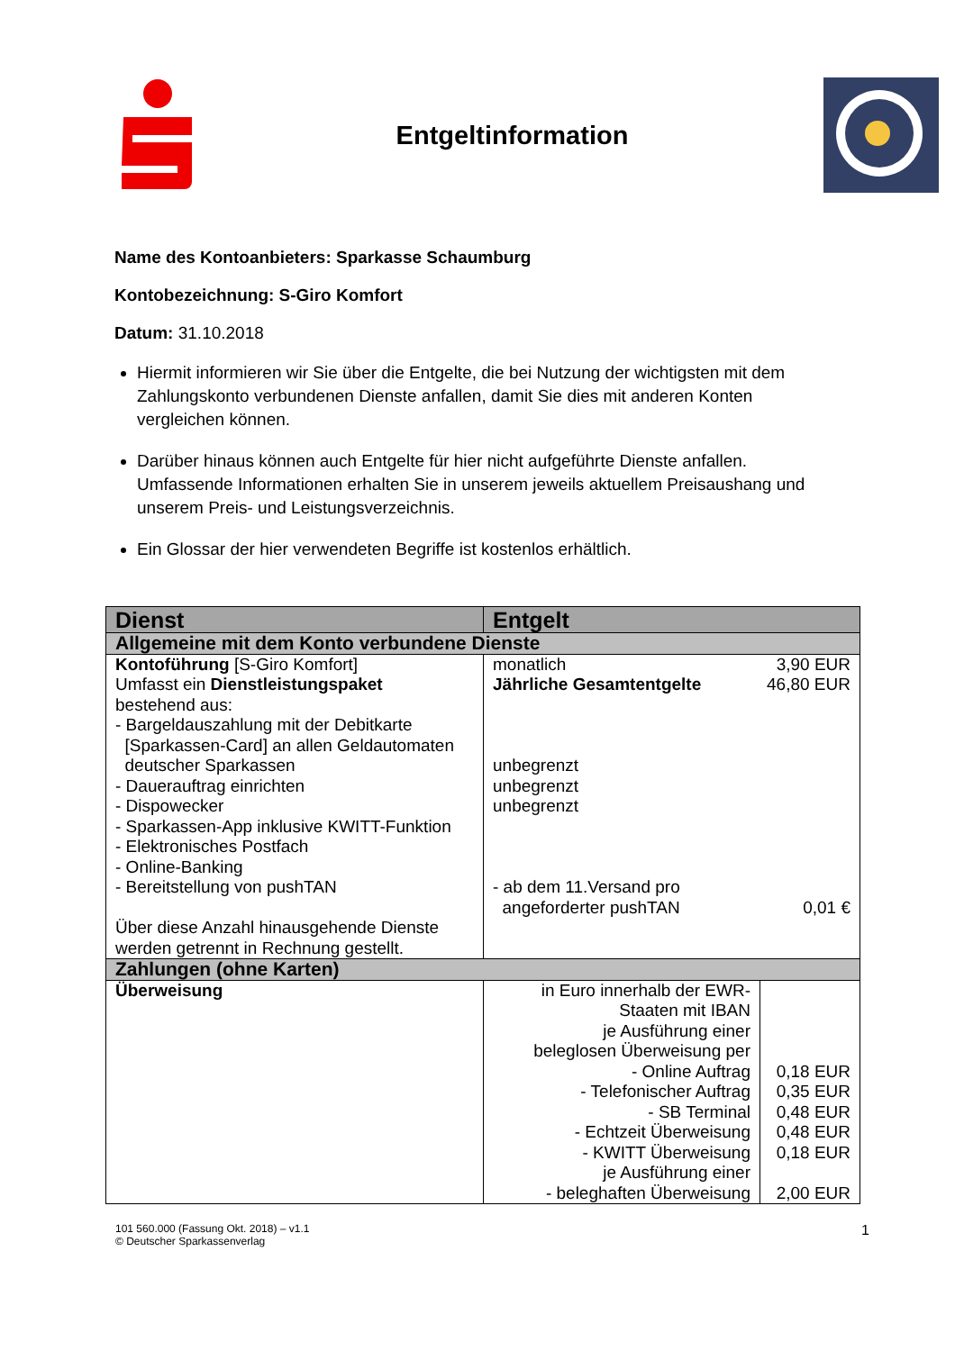Entgeltinformation
Name des Kontoanbieters: Sparkasse Schaumburg
Kontobezeichnung: S-Giro Komfort
Datum: 31.10.2018
Hiermit informieren wir Sie über die Entgelte, die bei Nutzung der wichtigsten mit dem Zahlungskonto verbundenen Dienste anfallen, damit Sie dies mit anderen Konten vergleichen können.
Darüber hinaus können auch Entgelte für hier nicht aufgeführte Dienste anfallen. Umfassende Informationen erhalten Sie in unserem jeweils aktuellem Preisaushang und unserem Preis- und Leistungsverzeichnis.
Ein Glossar der hier verwendeten Begriffe ist kostenlos erhältlich.
| Dienst | Entgelt | |
| --- | --- | --- |
| Allgemeine mit dem Konto verbundene Dienste | | |
| Kontoführung [S-Giro Komfort] Umfasst ein Dienstleistungspaket bestehend aus: - Bargeldauszahlung mit der Debitkarte [Sparkassen-Card] an allen Geldautomaten deutscher Sparkassen - Dauerauftrag einrichten - Dispowecker - Sparkassen-App inklusive KWITT-Funktion - Elektronisches Postfach - Online-Banking - Bereitstellung von pushTAN Über diese Anzahl hinausgehende Dienste werden getrennt in Rechnung gestellt. | monatlich 3,90 EUR Jährliche Gesamtentgelte 46,80 EUR unbegrenzt unbegrenzt unbegrenzt - ab dem 11.Versand pro angeforderter pushTAN 0,01 € | |
| Zahlungen (ohne Karten) | | |
| Überweisung | in Euro innerhalb der EWR-Staaten mit IBAN je Ausführung einer beleglosen Überweisung per - Online Auftrag - Telefonischer Auftrag - SB Terminal - Echtzeit Überweisung - KWITT Überweisung je Ausführung einer - beleghaften Überweisung | 0,18 EUR 0,35 EUR 0,48 EUR 0,48 EUR 0,18 EUR 2,00 EUR |
101 560.000 (Fassung Okt. 2018) – v1.1
© Deutscher Sparkassenverlag
1